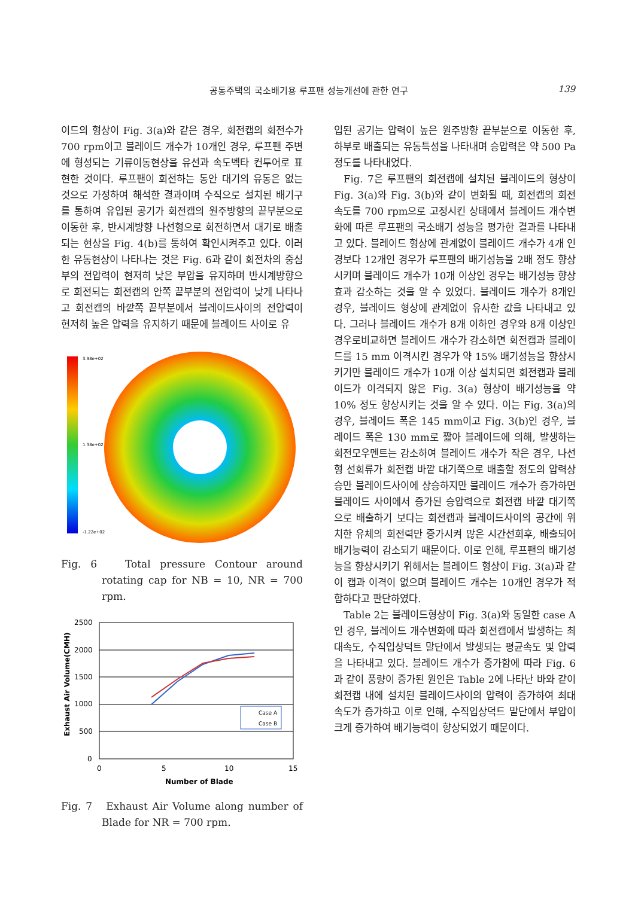공동주택의 국소배기용 루프팬 성능개선에 관한 연구 139
이드의 형상이 Fig. 3(a)와 같은 경우, 회전캡의 회전수가 700 rpm이고 블레이드 개수가 10개인 경우, 루프팬 주변에 형성되는 기류이동현상을 유선과 속도벡타 컨투어로 표현한 것이다. 루프팬이 회전하는 동안 대기의 유동은 없는 것으로 가정하여 해석한 결과이며 수직으로 설치된 배기구를 통하여 유입된 공기가 회전캡의 원주방향의 끝부분으로 이동한 후, 반시계방향 나선형으로 회전하면서 대기로 배출되는 현상을 Fig. 4(b)를 통하여 확인시켜주고 있다. 이러한 유동현상이 나타나는 것은 Fig. 6과 같이 회전차의 중심부의 전압력이 현저히 낮은 부압을 유지하며 반시계방향으로 회전되는 회전캡의 안쪽 끝부분의 전압력이 낮게 나타나고 회전캡의 바깥쪽 끝부분에서 블레이드사이의 전압력이 현저히 높은 압력을 유지하기 때문에 블레이드 사이로 유
3.98e+02
1.38e+02
-1.22e+02
Fig. 6 Total pressure Contour around rotating cap for NB = 10, NR = 700 rpm.
2500
2000
1500
1000
500
0
0
5
10
15
Number of Blade
Exhaust Air Volume(CMH)
Case A
Case B
Fig. 7 Exhaust Air Volume along number of Blade for NR = 700 rpm.
입된 공기는 압력이 높은 원주방향 끝부분으로 이동한 후, 하부로 배출되는 유동특성을 나타내며 승압력은 약 500 Pa 정도를 나타내었다.
Fig. 7은 루프팬의 회전캡에 설치된 블레이드의 형상이 Fig. 3(a)와 Fig. 3(b)와 같이 변화될 때, 회전캡의 회전속도를 700 rpm으로 고정시킨 상태에서 블레이드 개수변화에 따른 루프팬의 국소배기 성능을 평가한 결과를 나타내고 있다. 블레이드 형상에 관계없이 블레이드 개수가 4개 인경보다 12개인 경우가 루프팬의 배기성능을 2배 정도 향상시키며 블레이드 개수가 10개 이상인 경우는 배기성능 향상효과 감소하는 것을 알 수 있었다. 블레이드 개수가 8개인 경우, 블레이드 형상에 관계없이 유사한 값을 나타내고 있다. 그러나 블레이드 개수가 8개 이하인 경우와 8개 이상인 경우로비교하면 블레이드 개수가 감소하면 회전캡과 블레이드를 15 mm 이격시킨 경우가 약 15% 배기성능을 향상시키기만 블레이드 개수가 10개 이상 설치되면 회전캡과 블레이드가 이격되지 않은 Fig. 3(a) 형상이 배기성능을 약 10% 정도 향상시키는 것을 알 수 있다. 이는 Fig. 3(a)의 경우, 블레이드 폭은 145 mm이고 Fig. 3(b)인 경우, 블레이드 폭은 130 mm로 짧아 블레이드에 의해, 발생하는 회전모우멘트는 감소하여 블레이드 개수가 작은 경우, 나선형 선회류가 회전캡 바깥 대기쪽으로 배출할 정도의 압력상승만 블레이드사이에 상승하지만 블레이드 개수가 증가하면 블레이드 사이에서 증가된 승압력으로 회전캡 바깥 대기쪽으로 배출하기 보다는 회전캡과 블레이드사이의 공간에 위치한 유체의 회전력만 증가시켜 많은 시간선회후, 배출되어 배기능력이 감소되기 때문이다. 이로 인해, 루프팬의 배기성능을 향상시키기 위해서는 블레이드 형상이 Fig. 3(a)과 같이 캡과 이격이 없으며 블레이드 개수는 10개인 경우가 적합하다고 판단하였다.
Table 2는 블레이드형상이 Fig. 3(a)와 동일한 case A인 경우, 블레이드 개수변화에 따라 회전캡에서 발생하는 최대속도, 수직입상덕트 말단에서 발생되는 평균속도 및 압력을 나타내고 있다. 블레이드 개수가 증가함에 따라 Fig. 6과 같이 풍량이 증가된 원인은 Table 2에 나타난 바와 같이 회전캡 내에 설치된 블레이드사이의 압력이 증가하여 최대속도가 증가하고 이로 인해, 수직입상덕트 말단에서 부압이 크게 증가하여 배기능력이 향상되었기 때문이다.